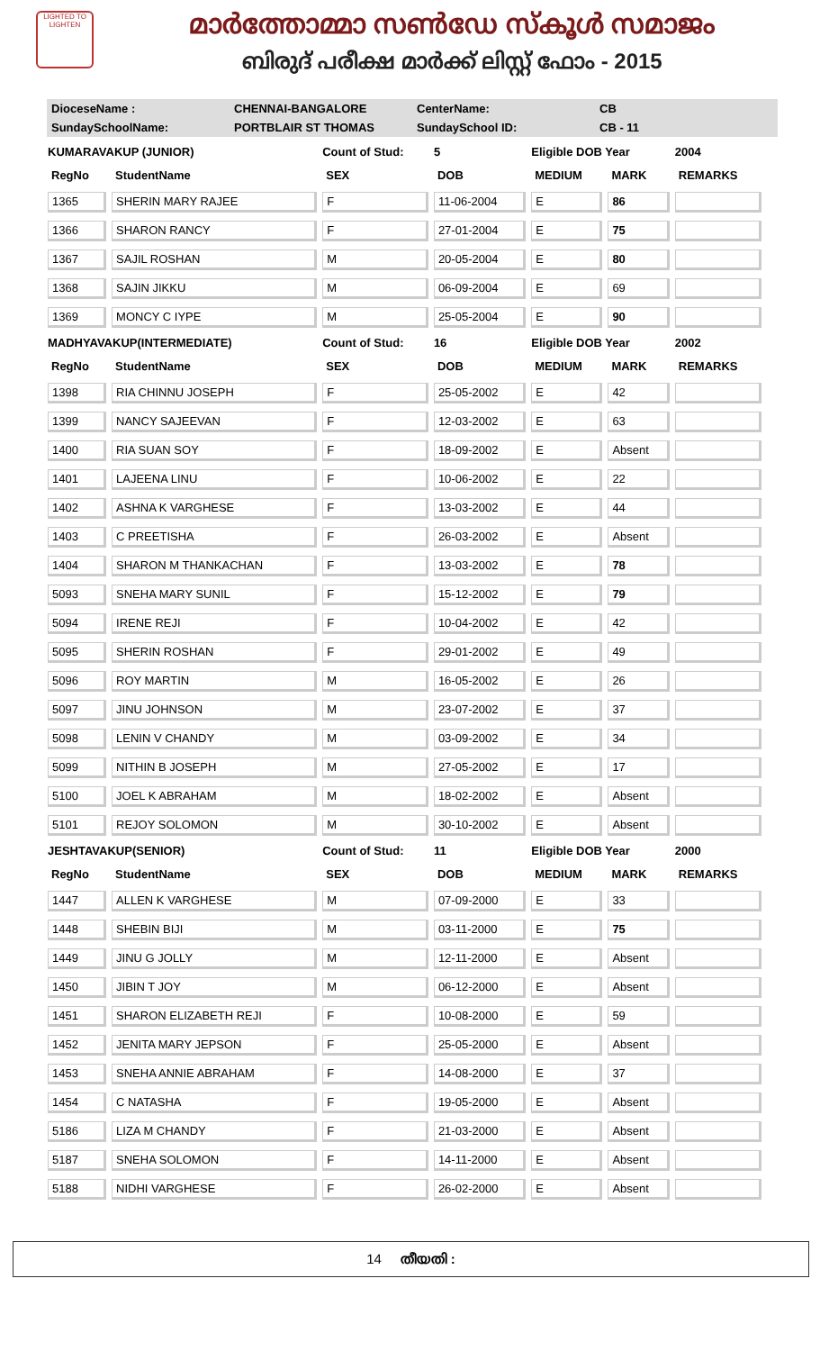LIGHTED TO LIGHTEN
മാർത്തോമ്മാ സൺഡേ സ്കൂൾ സമാജം
ബിരുദ് പരീക്ഷ മാർക്ക് ലിസ്റ്റ് ഫോം - 2015
DioceseName : CHENNAI-BANGALORE CenterName: CB
SundaySchoolName: PORTBLAIR ST THOMAS SundaySchool ID: CB - 11
| KUMARAVAKUP (JUNIOR) | | Count of Stud: | 5 | Eligible DOB Year | | 2004 |
| RegNo | StudentName | SEX | DOB | MEDIUM | MARK | REMARKS |
| 1365 | SHERIN MARY RAJEE | F | 11-06-2004 | E | 86 | |
| 1366 | SHARON RANCY | F | 27-01-2004 | E | 75 | |
| 1367 | SAJIL ROSHAN | M | 20-05-2004 | E | 80 | |
| 1368 | SAJIN JIKKU | M | 06-09-2004 | E | 69 | |
| 1369 | MONCY C IYPE | M | 25-05-2004 | E | 90 | |
| MADHYAVAKUP(INTERMEDIATE) | | Count of Stud: | 16 | Eligible DOB Year | | 2002 |
| RegNo | StudentName | SEX | DOB | MEDIUM | MARK | REMARKS |
| 1398 | RIA CHINNU JOSEPH | F | 25-05-2002 | E | 42 | |
| 1399 | NANCY SAJEEVAN | F | 12-03-2002 | E | 63 | |
| 1400 | RIA SUAN SOY | F | 18-09-2002 | E | Absent | |
| 1401 | LAJEENA LINU | F | 10-06-2002 | E | 22 | |
| 1402 | ASHNA K VARGHESE | F | 13-03-2002 | E | 44 | |
| 1403 | C PREETISHA | F | 26-03-2002 | E | Absent | |
| 1404 | SHARON M THANKACHAN | F | 13-03-2002 | E | 78 | |
| 5093 | SNEHA MARY SUNIL | F | 15-12-2002 | E | 79 | |
| 5094 | IRENE REJI | F | 10-04-2002 | E | 42 | |
| 5095 | SHERIN ROSHAN | F | 29-01-2002 | E | 49 | |
| 5096 | ROY MARTIN | M | 16-05-2002 | E | 26 | |
| 5097 | JINU JOHNSON | M | 23-07-2002 | E | 37 | |
| 5098 | LENIN V CHANDY | M | 03-09-2002 | E | 34 | |
| 5099 | NITHIN B JOSEPH | M | 27-05-2002 | E | 17 | |
| 5100 | JOEL K ABRAHAM | M | 18-02-2002 | E | Absent | |
| 5101 | REJOY SOLOMON | M | 30-10-2002 | E | Absent | |
| JESHTAVAKUP(SENIOR) | | Count of Stud: | 11 | Eligible DOB Year | | 2000 |
| RegNo | StudentName | SEX | DOB | MEDIUM | MARK | REMARKS |
| 1447 | ALLEN K VARGHESE | M | 07-09-2000 | E | 33 | |
| 1448 | SHEBIN BIJI | M | 03-11-2000 | E | 75 | |
| 1449 | JINU G JOLLY | M | 12-11-2000 | E | Absent | |
| 1450 | JIBIN T JOY | M | 06-12-2000 | E | Absent | |
| 1451 | SHARON ELIZABETH REJI | F | 10-08-2000 | E | 59 | |
| 1452 | JENITA MARY JEPSON | F | 25-05-2000 | E | Absent | |
| 1453 | SNEHA ANNIE ABRAHAM | F | 14-08-2000 | E | 37 | |
| 1454 | C NATASHA | F | 19-05-2000 | E | Absent | |
| 5186 | LIZA M CHANDY | F | 21-03-2000 | E | Absent | |
| 5187 | SNEHA SOLOMON | F | 14-11-2000 | E | Absent | |
| 5188 | NIDHI VARGHESE | F | 26-02-2000 | E | Absent | |
14 തീയതി :